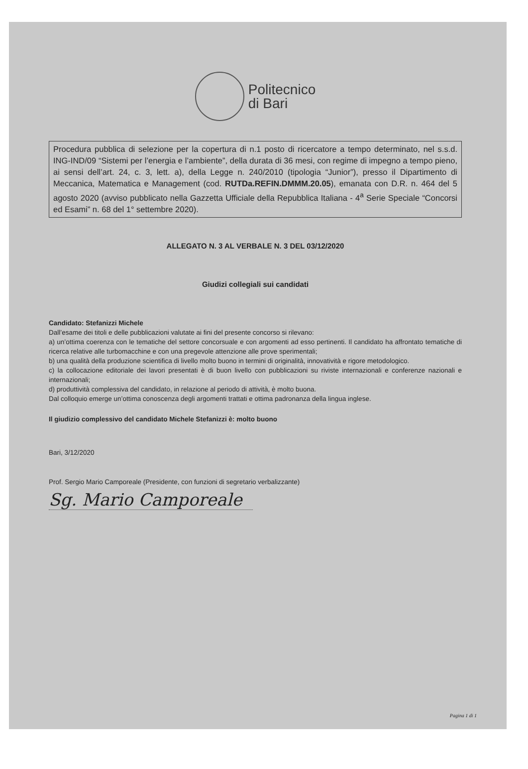Politecnico
di Bari
Procedura pubblica di selezione per la copertura di n.1 posto di ricercatore a tempo determinato, nel s.s.d. ING-IND/09 “Sistemi per l’energia e l’ambiente”, della durata di 36 mesi, con regime di impegno a tempo pieno, ai sensi dell’art. 24, c. 3, lett. a), della Legge n. 240/2010 (tipologia “Junior”), presso il Dipartimento di Meccanica, Matematica e Management (cod. RUTDa.REFIN.DMMM.20.05), emanata con D.R. n. 464 del 5 agosto 2020 (avviso pubblicato nella Gazzetta Ufficiale della Repubblica Italiana - 4<sup>a</sup> Serie Speciale “Concorsi ed Esami” n. 68 del 1° settembre 2020).
ALLEGATO N. 3 AL VERBALE N. 3 DEL 03/12/2020
Giudizi collegiali sui candidati
Candidato: Stefanizzi Michele
Dall’esame dei titoli e delle pubblicazioni valutate ai fini del presente concorso si rilevano:
a) un’ottima coerenza con le tematiche del settore concorsuale e con argomenti ad esso pertinenti. Il candidato ha affrontato tematiche di ricerca relative alle turbomacchine e con una pregevole attenzione alle prove sperimentali;
b) una qualità della produzione scientifica di livello molto buono in termini di originalità, innovatività e rigore metodologico.
c) la collocazione editoriale dei lavori presentati è di buon livello con pubblicazioni su riviste internazionali e conferenze nazionali e internazionali;
d) produttività complessiva del candidato, in relazione al periodo di attività, è molto buona.
Dal colloquio emerge un’ottima conoscenza degli argomenti trattati e ottima padronanza della lingua inglese.
Il giudizio complessivo del candidato Michele Stefanizzi è: molto buono
Bari, 3/12/2020
Prof. Sergio Mario Camporeale (Presidente, con funzioni di segretario verbalizzante)
Sg. Mario Camporeale
Pagina 1 di 1